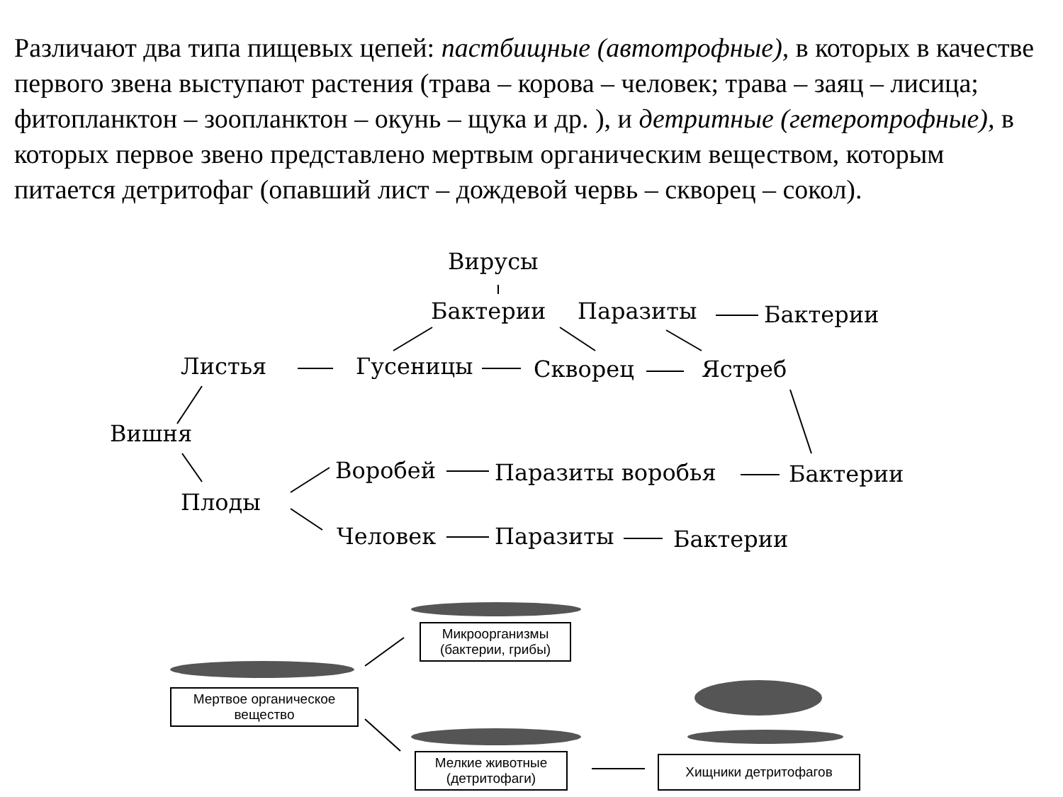Различают два типа пищевых цепей: пастбищные (автотрофные), в которых в качестве первого звена выступают растения (трава – корова – человек; трава – заяц – лисица; фитопланктон – зоопланктон – окунь – щука и др. ), и детритные (гетеротрофные), в которых первое звено представлено мертвым органическим веществом, которым питается детритофаг (опавший лист – дождевой червь – скворец – сокол).
Вирусы
Бактерии Паразиты Бактерии
Листья Гусеницы Скворец Ястреб
Вишня
Воробей Паразиты воробья Бактерии
Плоды
Человек Паразиты Бактерии
Микроорганизмы
(бактерии, грибы)
Мертвое органическое
вещество
Мелкие животные
(детритофаги)
Хищники детритофагов